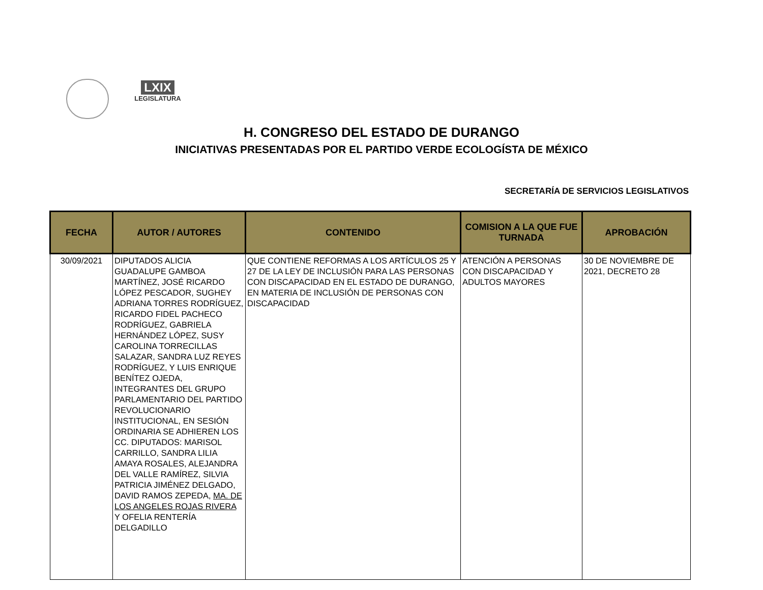LXIX
LEGISLATURA
H. CONGRESO DEL ESTADO DE DURANGO
INICIATIVAS PRESENTADAS POR EL PARTIDO VERDE ECOLOGÍSTA DE MÉXICO
SECRETARÍA DE SERVICIOS LEGISLATIVOS
| FECHA | AUTOR / AUTORES | CONTENIDO | COMISION A LA QUE FUE TURNADA | APROBACIÓN |
| --- | --- | --- | --- | --- |
| 30/09/2021 | DIPUTADOS ALICIA GUADALUPE GAMBOA MARTÍNEZ, JOSÉ RICARDO LÓPEZ PESCADOR, SUGHEY ADRIANA TORRES RODRÍGUEZ, RICARDO FIDEL PACHECO RODRÍGUEZ, GABRIELA HERNÁNDEZ LÓPEZ, SUSY CAROLINA TORRECILLAS SALAZAR, SANDRA LUZ REYES RODRÍGUEZ, Y LUIS ENRIQUE BENÍTEZ OJEDA, INTEGRANTES DEL GRUPO PARLAMENTARIO DEL PARTIDO REVOLUCIONARIO INSTITUCIONAL, EN SESIÓN ORDINARIA SE ADHIEREN LOS CC. DIPUTADOS: MARISOL CARRILLO, SANDRA LILIA AMAYA ROSALES, ALEJANDRA DEL VALLE RAMÍREZ, SILVIA PATRICIA JIMÉNEZ DELGADO, DAVID RAMOS ZEPEDA, MA. DE LOS ANGELES ROJAS RIVERA Y OFELIA RENTERÍA DELGADILLO | QUE CONTIENE REFORMAS A LOS ARTÍCULOS 25 Y 27 DE LA LEY DE INCLUSIÓN PARA LAS PERSONAS CON DISCAPACIDAD EN EL ESTADO DE DURANGO, EN MATERIA DE INCLUSIÓN DE PERSONAS CON DISCAPACIDAD | ATENCIÓN A PERSONAS CON DISCAPACIDAD Y ADULTOS MAYORES | 30 DE NOVIEMBRE DE 2021, DECRETO 28 |